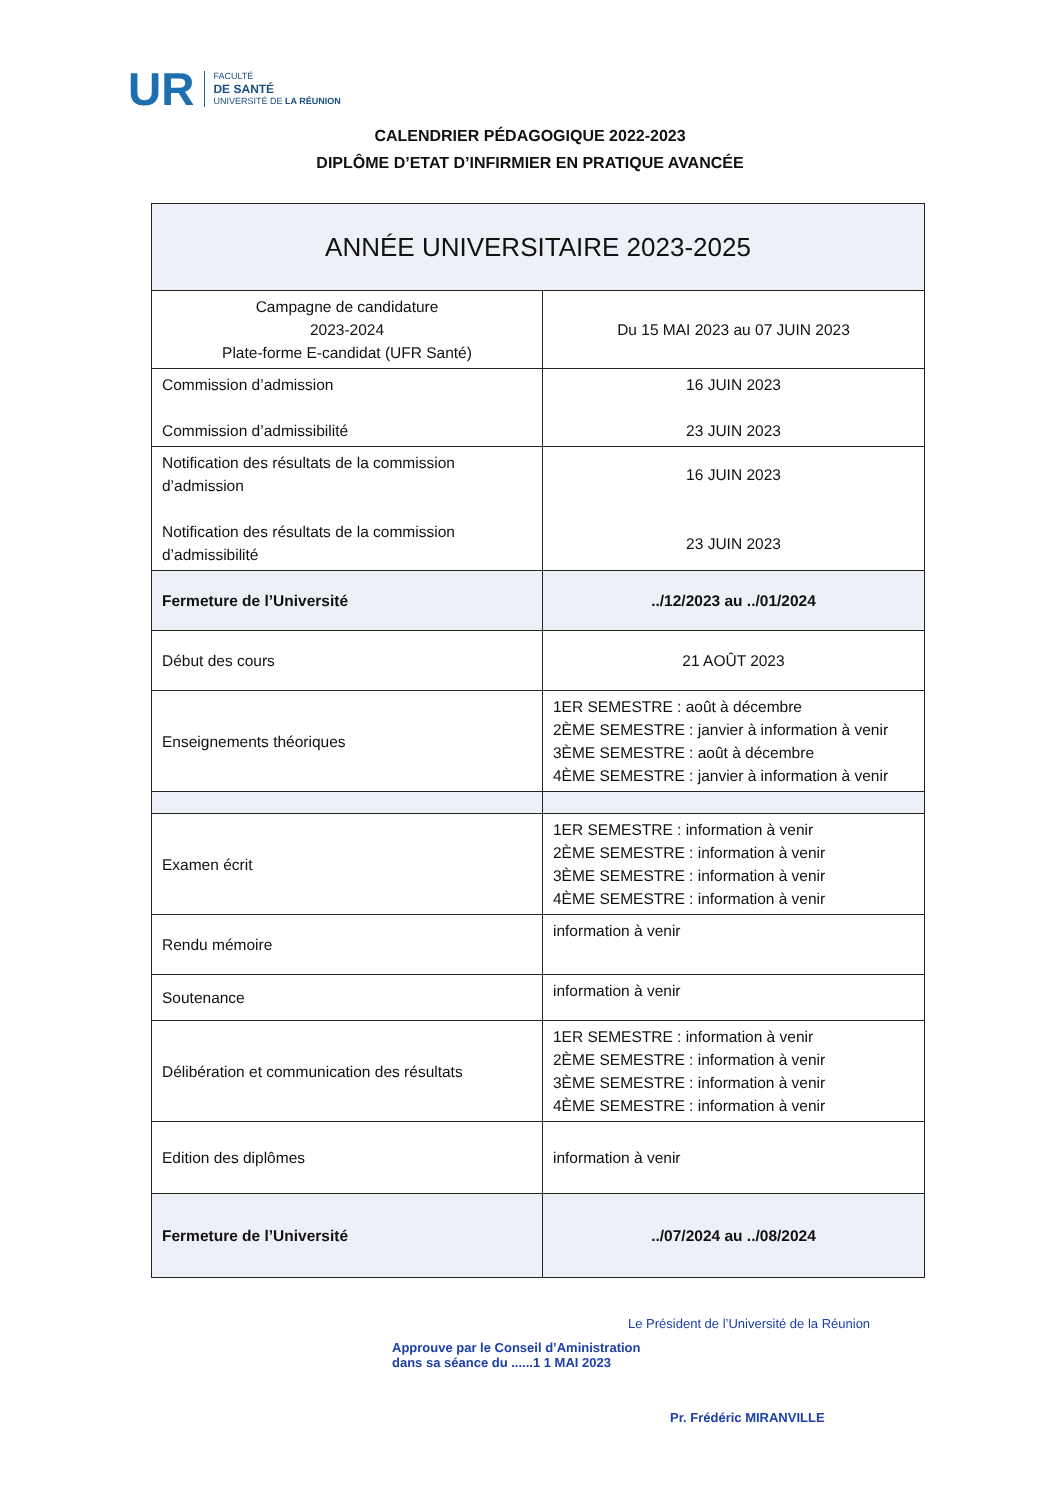UR
FACULTÉ
DE SANTÉ
UNIVERSITÉ DE LA RÉUNION
CALENDRIER PÉDAGOGIQUE 2022-2023
DIPLÔME D’ETAT D’INFIRMIER EN PRATIQUE AVANCÉE
| ANNÉE UNIVERSITAIRE 2023-2025 | |
| --- | --- |
| Campagne de candidature 2023-2024 Plate-forme E-candidat (UFR Santé) | Du 15 MAI 2023 au 07 JUIN 2023 |
| Commission d’admission Commission d’admissibilité | 16 JUIN 2023 23 JUIN 2023 |
| Notification des résultats de la commission d’admission Notification des résultats de la commission d’admissibilité | 16 JUIN 2023 23 JUIN 2023 |
| Fermeture de l’Université | ../12/2023 au ../01/2024 |
| Début des cours | 21 AOÛT 2023 |
| Enseignements théoriques | 1ER SEMESTRE : août à décembre 2ÈME SEMESTRE : janvier à information à venir 3ÈME SEMESTRE : août à décembre 4ÈME SEMESTRE : janvier à information à venir |
| Examen écrit | 1ER SEMESTRE : information à venir 2ÈME SEMESTRE : information à venir 3ÈME SEMESTRE : information à venir 4ÈME SEMESTRE : information à venir |
| Rendu mémoire | information à venir |
| Soutenance | information à venir |
| Délibération et communication des résultats | 1ER SEMESTRE : information à venir 2ÈME SEMESTRE : information à venir 3ÈME SEMESTRE : information à venir 4ÈME SEMESTRE : information à venir |
| Edition des diplômes | information à venir |
| Fermeture de l’Université | ../07/2024 au ../08/2024 |
Approuve par le Conseil d’Aministration
dans sa séance du ......1 1 MAI 2023
Le Président de l’Université de la Réunion
Pr. Frédéric MIRANVILLE